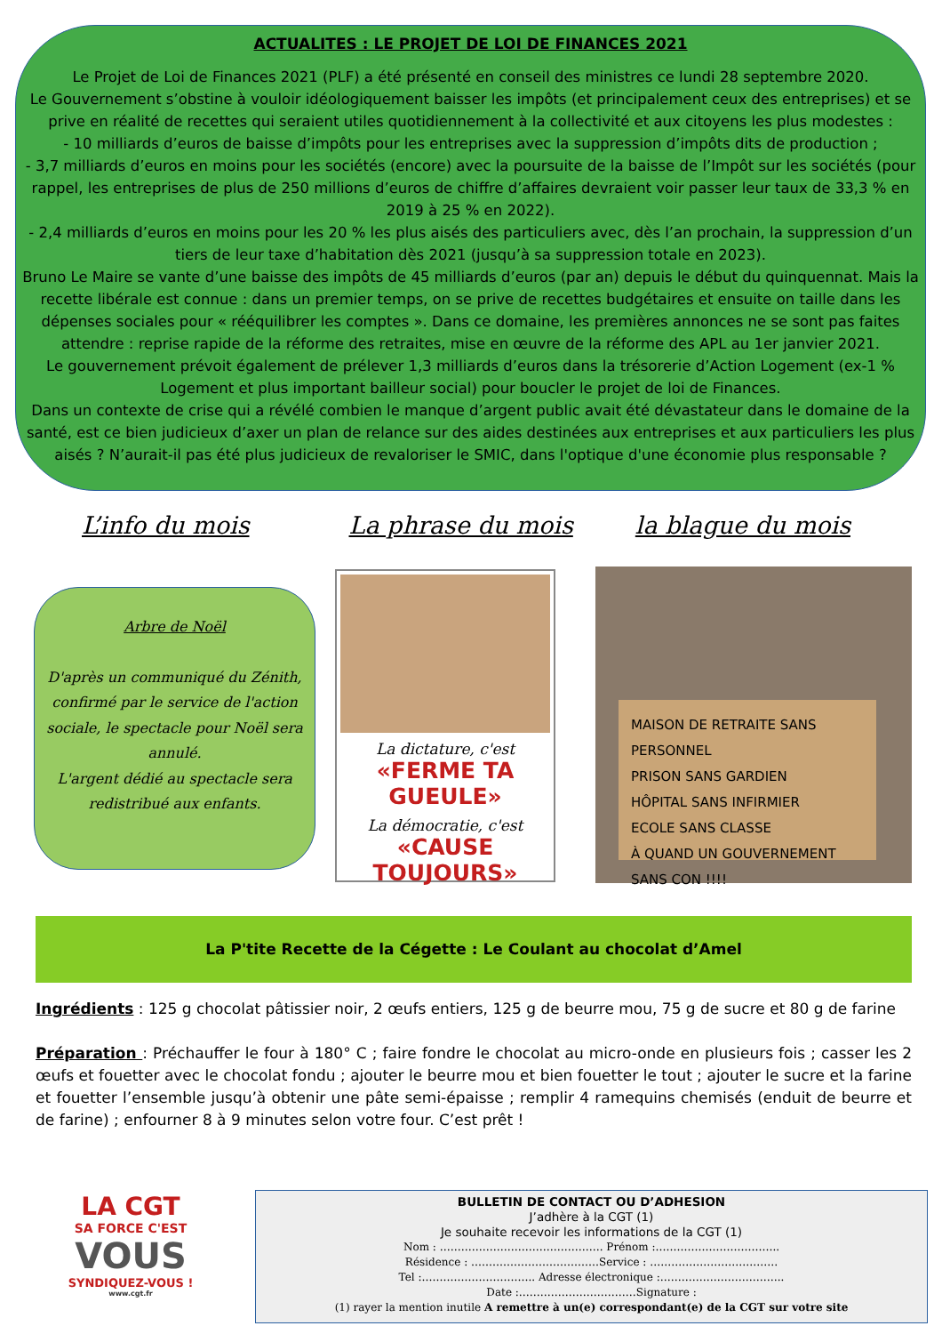ACTUALITES : LE PROJET DE LOI DE FINANCES 2021
Le Projet de Loi de Finances 2021 (PLF) a été présenté en conseil des ministres ce lundi 28 septembre 2020.
Le Gouvernement s’obstine à vouloir idéologiquement baisser les impôts (et principalement ceux des entreprises) et se prive en réalité de recettes qui seraient utiles quotidiennement à la collectivité et aux citoyens les plus modestes :
- 10 milliards d’euros de baisse d’impôts pour les entreprises avec la suppression d’impôts dits de production ;
- 3,7 milliards d’euros en moins pour les sociétés (encore) avec la poursuite de la baisse de l’Impôt sur les sociétés (pour rappel, les entreprises de plus de 250 millions d’euros de chiffre d’affaires devraient voir passer leur taux de 33,3 % en 2019 à 25 % en 2022).
- 2,4 milliards d’euros en moins pour les 20 % les plus aisés des particuliers avec, dès l’an prochain, la suppression d’un tiers de leur taxe d’habitation dès 2021 (jusqu’à sa suppression totale en 2023).
Bruno Le Maire se vante d’une baisse des impôts de 45 milliards d’euros (par an) depuis le début du quinquennat. Mais la recette libérale est connue : dans un premier temps, on se prive de recettes budgétaires et ensuite on taille dans les dépenses sociales pour « rééquilibrer les comptes ». Dans ce domaine, les premières annonces ne se sont pas faites attendre : reprise rapide de la réforme des retraites, mise en œuvre de la réforme des APL au 1er janvier 2021.
Le gouvernement prévoit également de prélever 1,3 milliards d’euros dans la trésorerie d’Action Logement (ex-1 % Logement et plus important bailleur social) pour boucler le projet de loi de Finances.
Dans un contexte de crise qui a révélé combien le manque d’argent public avait été dévastateur dans le domaine de la santé, est ce bien judicieux d’axer un plan de relance sur des aides destinées aux entreprises et aux particuliers les plus aisés ? N’aurait-il pas été plus judicieux de revaloriser le SMIC, dans l'optique d'une économie plus responsable ?
L’info du mois La phrase du mois la blague du mois
Arbre de Noël
D'après un communiqué du Zénith, confirmé par le service de l'action sociale, le spectacle pour Noël sera annulé.
L'argent dédié au spectacle sera redistribué aux enfants.
La dictature, c'est
«FERME TA GUEULE»
La démocratie, c'est
«CAUSE TOUJOURS»
MAISON DE RETRAITE SANS PERSONNEL
PRISON SANS GARDIEN
HÔPITAL SANS INFIRMIER
ECOLE SANS CLASSE
À QUAND UN GOUVERNEMENT SANS CON !!!!
La P'tite Recette de la Cégette : Le Coulant au chocolat d’Amel
Ingrédients : 125 g chocolat pâtissier noir, 2 œufs entiers, 125 g de beurre mou, 75 g de sucre et 80 g de farine
Préparation : Préchauffer le four à 180° C ; faire fondre le chocolat au micro-onde en plusieurs fois ; casser les 2 œufs et fouetter avec le chocolat fondu ; ajouter le beurre mou et bien fouetter le tout ; ajouter le sucre et la farine et fouetter l’ensemble jusqu’à obtenir une pâte semi-épaisse ; remplir 4 ramequins chemisés (enduit de beurre et de farine) ; enfourner 8 à 9 minutes selon votre four. C’est prêt !
LA CGT
SA FORCE C'EST
VOUS
SYNDIQUEZ-VOUS !
www.cgt.fr
BULLETIN DE CONTACT OU D’ADHESION
J’adhère à la CGT (1)
Je souhaite recevoir les informations de la CGT (1)
Nom : ………………………………………. Prénom :……………………………..
Résidence : ………………………………Service : ………………………………
Tel :………………………….. Adresse électronique :……………………………..
Date :……………………………Signature :
(1) rayer la mention inutile A remettre à un(e) correspondant(e) de la CGT sur votre site